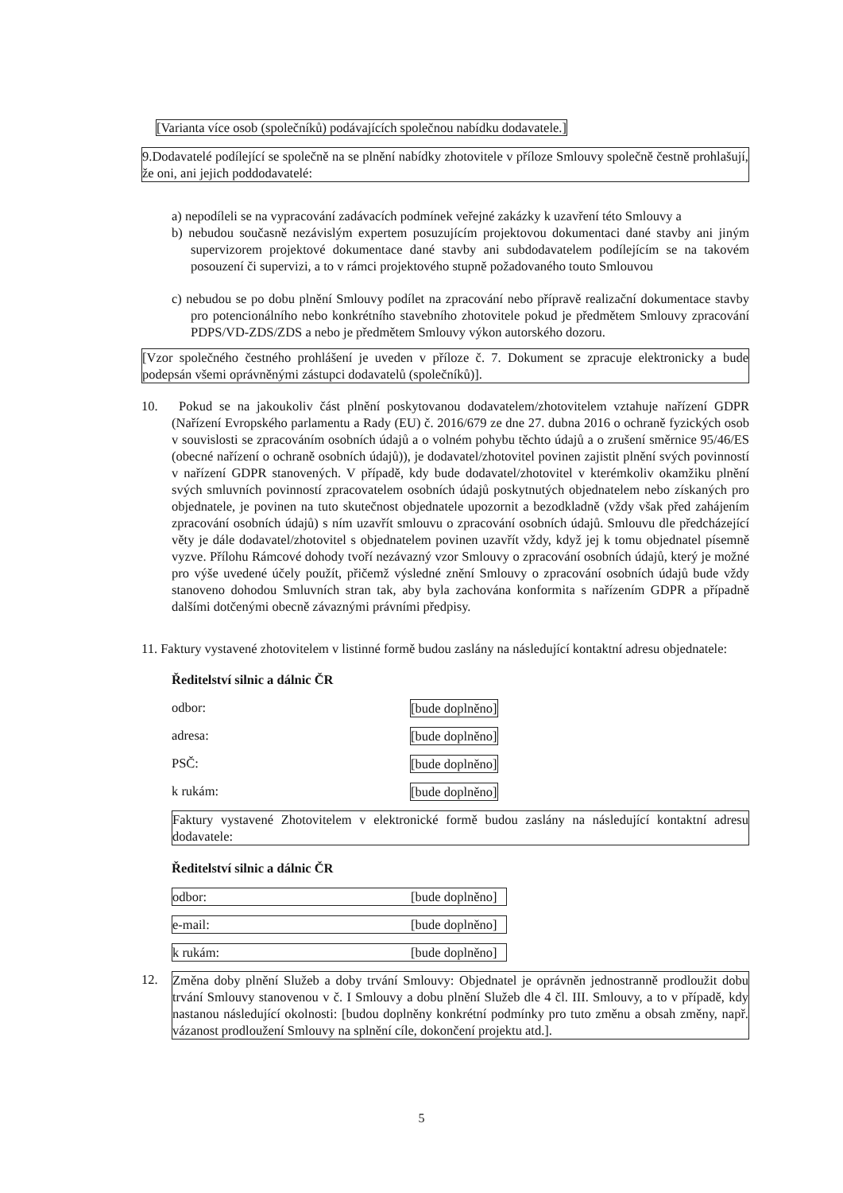[Varianta více osob (společníků) podávajících společnou nabídku dodavatele.]
9.Dodavatelé podílející se společně na se plnění nabídky zhotovitele v příloze Smlouvy společně čestně prohlašují, že oni, ani jejich poddodavatelé:
a) nepodíleli se na vypracování zadávacích podmínek veřejné zakázky k uzavření této Smlouvy a
b) nebudou současně nezávislým expertem posuzujícím projektovou dokumentaci dané stavby ani jiným supervizorem projektové dokumentace dané stavby ani subdodavatelem podílejícím se na takovém posouzení či supervizi, a to v rámci projektového stupně požadovaného touto Smlouvou
c) nebudou se po dobu plnění Smlouvy podílet na zpracování nebo přípravě realizační dokumentace stavby pro potencionálního nebo konkrétního stavebního zhotovitele pokud je předmětem Smlouvy zpracování PDPS/VD-ZDS/ZDS a nebo je předmětem Smlouvy výkon autorského dozoru.
[Vzor společného čestného prohlášení je uveden v příloze č. 7. Dokument se zpracuje elektronicky a bude podepsán všemi oprávněnými zástupci dodavatelů (společníků)].
10. Pokud se na jakoukoliv část plnění poskytovanou dodavatelem/zhotovitelem vztahuje nařízení GDPR (Nařízení Evropského parlamentu a Rady (EU) č. 2016/679 ze dne 27. dubna 2016 o ochraně fyzických osob v souvislosti se zpracováním osobních údajů a o volném pohybu těchto údajů a o zrušení směrnice 95/46/ES (obecné nařízení o ochraně osobních údajů)), je dodavatel/zhotovitel povinen zajistit plnění svých povinností v nařízení GDPR stanovených. V případě, kdy bude dodavatel/zhotovitel v kterémkoliv okamžiku plnění svých smluvních povinností zpracovatelem osobních údajů poskytnutých objednatelem nebo získaných pro objednatele, je povinen na tuto skutečnost objednatele upozornit a bezodkladně (vždy však před zahájením zpracování osobních údajů) s ním uzavřít smlouvu o zpracování osobních údajů. Smlouvu dle předcházející věty je dále dodavatel/zhotovitel s objednatelem povinen uzavřít vždy, když jej k tomu objednatel písemně vyzve. Přílohu Rámcové dohody tvoří nezávazný vzor Smlouvy o zpracování osobních údajů, který je možné pro výše uvedené účely použít, přičemž výsledné znění Smlouvy o zpracování osobních údajů bude vždy stanoveno dohodou Smluvních stran tak, aby byla zachována konformita s nařízením GDPR a případně dalšími dotčenými obecně závaznými právními předpisy.
11. Faktury vystavené zhotovitelem v listinné formě budou zaslány na následující kontaktní adresu objednatele:
Ředitelství silnic a dálnic ČR
odbor: [bude doplněno]
adresa: [bude doplněno]
PSČ: [bude doplněno]
k rukám: [bude doplněno]
Faktury vystavené Zhotovitelem v elektronické formě budou zaslány na následující kontaktní adresu dodavatele:
Ředitelství silnic a dálnic ČR
odbor: [bude doplněno]
e-mail: [bude doplněno]
k rukám: [bude doplněno]
12. Změna doby plnění Služeb a doby trvání Smlouvy: Objednatel je oprávněn jednostranně prodloužit dobu trvání Smlouvy stanovenou v č. I Smlouvy a dobu plnění Služeb dle 4 čl. III. Smlouvy, a to v případě, kdy nastanou následující okolnosti: [budou doplněny konkrétní podmínky pro tuto změnu a obsah změny, např. vázanost prodloužení Smlouvy na splnění cíle, dokončení projektu atd.].
5